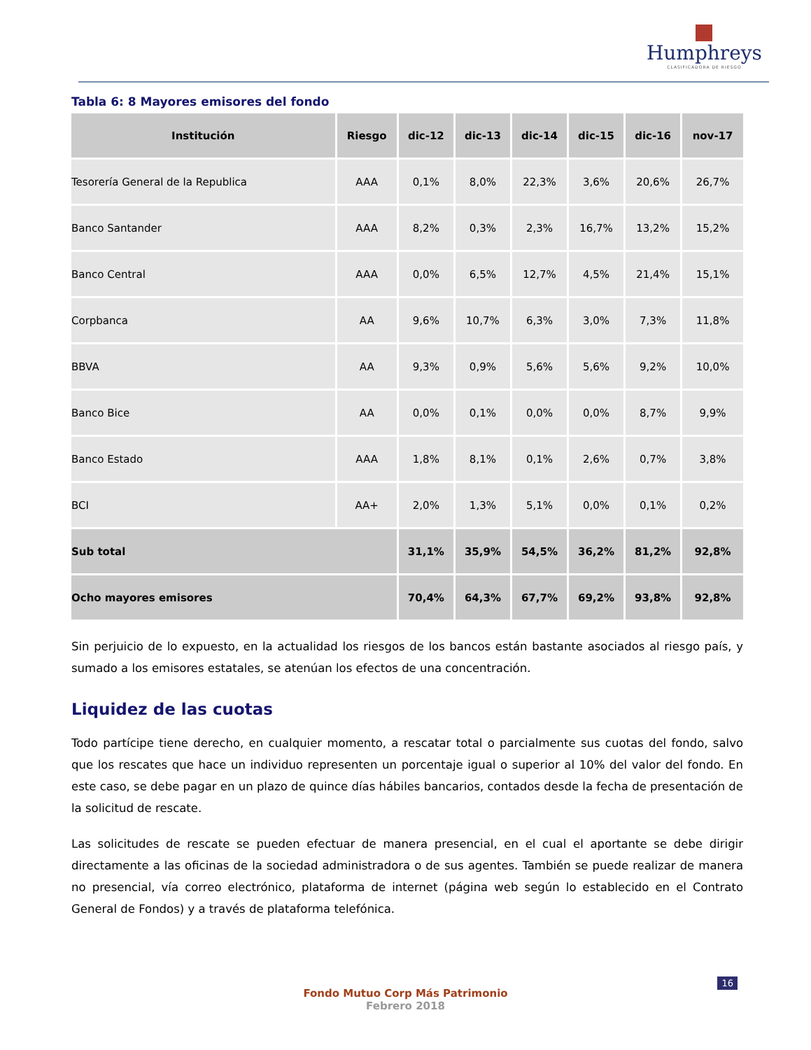Humphreys
CLASIFICADORA DE RIESGO
Tabla 6: 8 Mayores emisores del fondo
| Institución | Riesgo | dic-12 | dic-13 | dic-14 | dic-15 | dic-16 | nov-17 |
| --- | --- | --- | --- | --- | --- | --- | --- |
| Tesorería General de la Republica | AAA | 0,1% | 8,0% | 22,3% | 3,6% | 20,6% | 26,7% |
| Banco Santander | AAA | 8,2% | 0,3% | 2,3% | 16,7% | 13,2% | 15,2% |
| Banco Central | AAA | 0,0% | 6,5% | 12,7% | 4,5% | 21,4% | 15,1% |
| Corpbanca | AA | 9,6% | 10,7% | 6,3% | 3,0% | 7,3% | 11,8% |
| BBVA | AA | 9,3% | 0,9% | 5,6% | 5,6% | 9,2% | 10,0% |
| Banco Bice | AA | 0,0% | 0,1% | 0,0% | 0,0% | 8,7% | 9,9% |
| Banco Estado | AAA | 1,8% | 8,1% | 0,1% | 2,6% | 0,7% | 3,8% |
| BCI | AA+ | 2,0% | 1,3% | 5,1% | 0,0% | 0,1% | 0,2% |
| Sub total | | 31,1% | 35,9% | 54,5% | 36,2% | 81,2% | 92,8% |
| Ocho mayores emisores | | 70,4% | 64,3% | 67,7% | 69,2% | 93,8% | 92,8% |
Sin perjuicio de lo expuesto, en la actualidad los riesgos de los bancos están bastante asociados al riesgo país, y sumado a los emisores estatales, se atenúan los efectos de una concentración.
Liquidez de las cuotas
Todo partícipe tiene derecho, en cualquier momento, a rescatar total o parcialmente sus cuotas del fondo, salvo que los rescates que hace un individuo representen un porcentaje igual o superior al 10% del valor del fondo. En este caso, se debe pagar en un plazo de quince días hábiles bancarios, contados desde la fecha de presentación de la solicitud de rescate.
Las solicitudes de rescate se pueden efectuar de manera presencial, en el cual el aportante se debe dirigir directamente a las oficinas de la sociedad administradora o de sus agentes. También se puede realizar de manera no presencial, vía correo electrónico, plataforma de internet (página web según lo establecido en el Contrato General de Fondos) y a través de plataforma telefónica.
16
Fondo Mutuo Corp Más Patrimonio
Febrero 2018